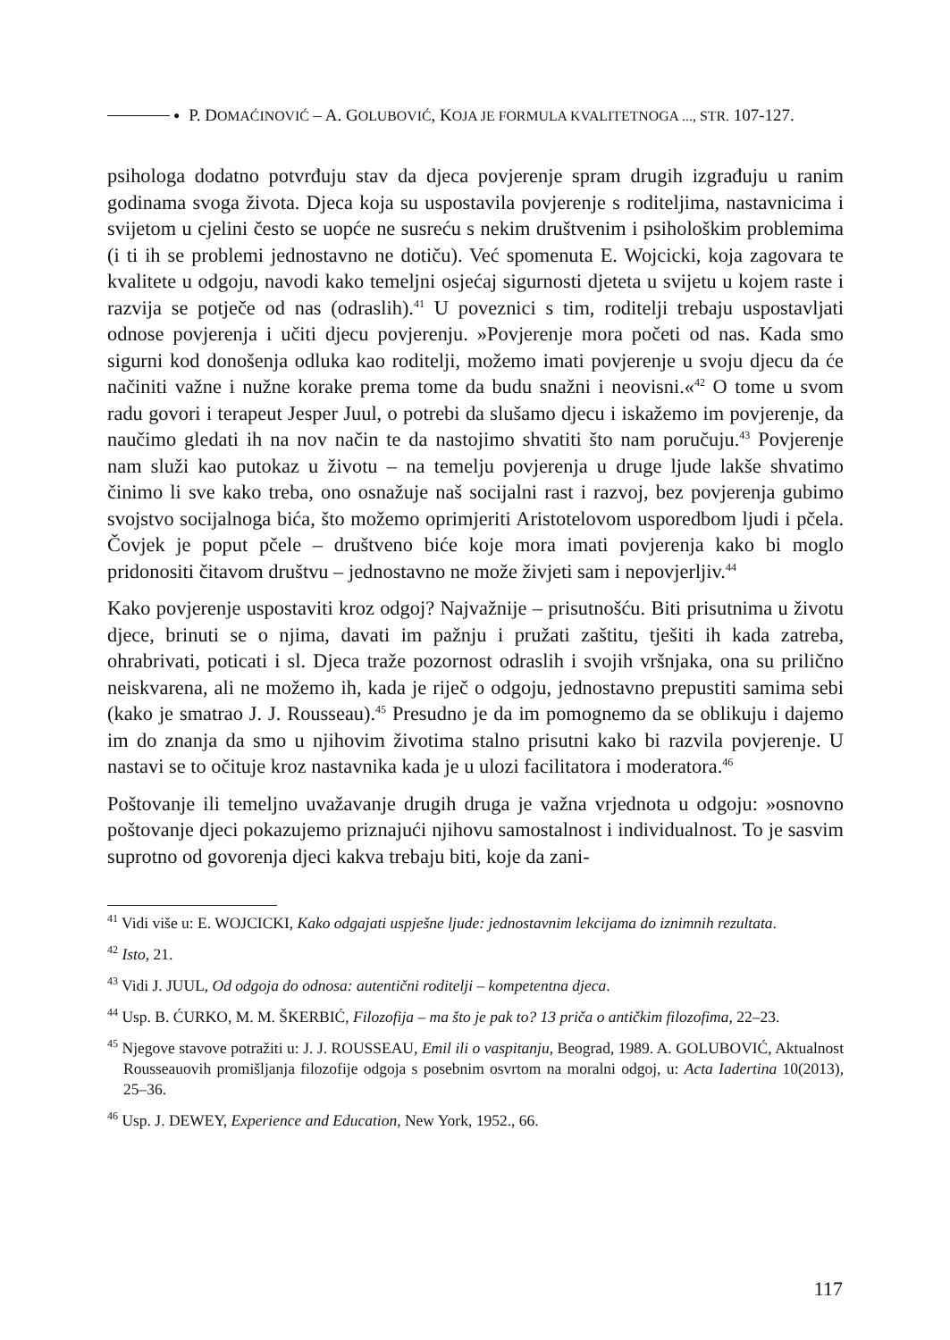● P. DOMAĆINOVIĆ – A. GOLUBOVIĆ, KOJA JE FORMULA KVALITETNOGA ..., STR. 107-127.
psihologa dodatno potvrđuju stav da djeca povjerenje spram drugih izgrađuju u ranim godinama svoga života. Djeca koja su uspostavila povjerenje s roditeljima, nastavnicima i svijetom u cjelini često se uopće ne susreću s nekim društvenim i psihološkim problemima (i ti ih se problemi jednostavno ne dotiču). Već spomenuta E. Wojcicki, koja zagovara te kvalitete u odgoju, navodi kako temeljni osjećaj sigurnosti djeteta u svijetu u kojem raste i razvija se potječe od nas (odraslih).<sup>41</sup> U poveznici s tim, roditelji trebaju uspostavljati odnose povjerenja i učiti djecu povjerenju. »Povjerenje mora početi od nas. Kada smo sigurni kod donošenja odluka kao roditelji, možemo imati povjerenje u svoju djecu da će načiniti važne i nužne korake prema tome da budu snažni i neovisni.«<sup>42</sup> O tome u svom radu govori i terapeut Jesper Juul, o potrebi da slušamo djecu i iskažemo im povjerenje, da naučimo gledati ih na nov način te da nastojimo shvatiti što nam poručuju.<sup>43</sup> Povjerenje nam služi kao putokaz u životu – na temelju povjerenja u druge ljude lakše shvatimo činimo li sve kako treba, ono osnažuje naš socijalni rast i razvoj, bez povjerenja gubimo svojstvo socijalnoga bića, što možemo oprimjeriti Aristotelovom usporedbom ljudi i pčela. Čovjek je poput pčele – društveno biće koje mora imati povjerenja kako bi moglo pridonositi čitavom društvu – jednostavno ne može živjeti sam i nepovjerljiv.<sup>44</sup>
Kako povjerenje uspostaviti kroz odgoj? Najvažnije – prisutnošću. Biti prisutnima u životu djece, brinuti se o njima, davati im pažnju i pružati zaštitu, tješiti ih kada zatreba, ohrabrivati, poticati i sl. Djeca traže pozornost odraslih i svojih vršnjaka, ona su prilično neiskvarena, ali ne možemo ih, kada je riječ o odgoju, jednostavno prepustiti samima sebi (kako je smatrao J. J. Rousseau).<sup>45</sup> Presudno je da im pomognemo da se oblikuju i dajemo im do znanja da smo u njihovim životima stalno prisutni kako bi razvila povjerenje. U nastavi se to očituje kroz nastavnika kada je u ulozi facilitatora i moderatora.<sup>46</sup>
Poštovanje ili temeljno uvažavanje drugih druga je važna vrjednota u odgoju: »osnovno poštovanje djeci pokazujemo priznajući njihovu samostalnost i individualnost. To je sasvim suprotno od govorenja djeci kakva trebaju biti, koje da zani-
<sup>41</sup> Vidi više u: E. WOJCICKI, Kako odgajati uspješne ljude: jednostavnim lekcijama do iznimnih rezultata.
<sup>42</sup> Isto, 21.
<sup>43</sup> Vidi J. JUUL, Od odgoja do odnosa: autentični roditelji – kompetentna djeca.
<sup>44</sup> Usp. B. ĆURKO, M. M. ŠKERBIĆ, Filozofija – ma što je pak to? 13 priča o antičkim filozofima, 22–23.
<sup>45</sup> Njegove stavove potražiti u: J. J. ROUSSEAU, Emil ili o vaspitanju, Beograd, 1989. A. GOLUBOVIĆ, Aktualnost Rousseauovih promišljanja filozofije odgoja s posebnim osvrtom na moralni odgoj, u: Acta Iadertina 10(2013), 25–36.
<sup>46</sup> Usp. J. DEWEY, Experience and Education, New York, 1952., 66.
117